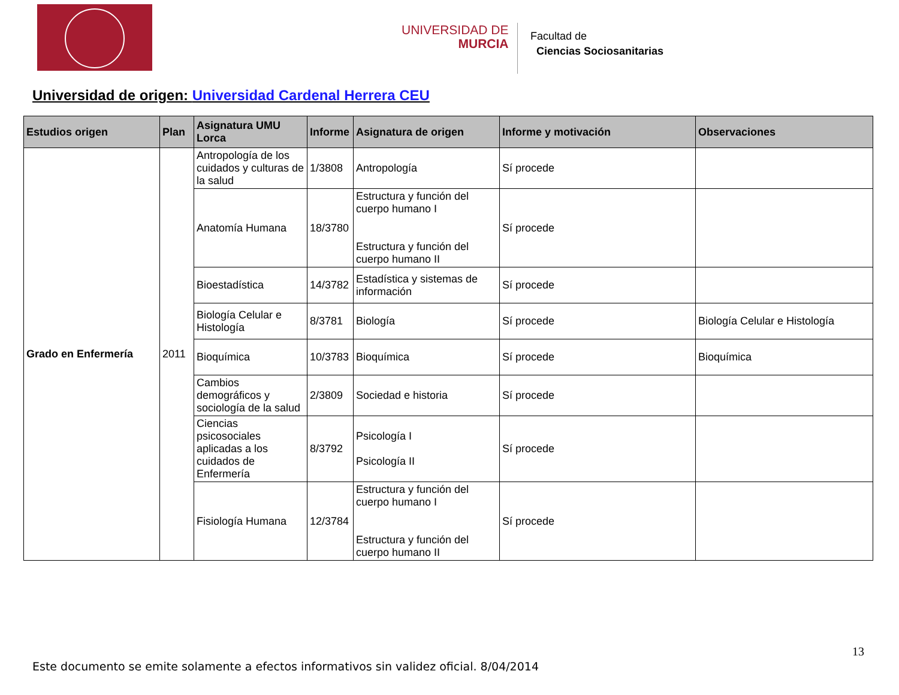UNIVERSIDAD DE
MURCIA
Facultad de
Ciencias Sociosanitarias
Universidad de origen: Universidad Cardenal Herrera CEU
| Estudios origen | Plan | Asignatura UMU Lorca | Informe | Asignatura de origen | Informe y motivación | Observaciones |
| --- | --- | --- | --- | --- | --- | --- |
| Grado en Enfermería | 2011 | Antropología de los cuidados y culturas de la salud | 1/3808 | Antropología | Sí procede | |
| | | Anatomía Humana | 18/3780 | Estructura y función del cuerpo humano I Estructura y función del cuerpo humano II | Sí procede | |
| | | Bioestadística | 14/3782 | Estadística y sistemas de información | Sí procede | |
| | | Biología Celular e Histología | 8/3781 | Biología | Sí procede | Biología Celular e Histología |
| | | Bioquímica | 10/3783 | Bioquímica | Sí procede | Bioquímica |
| | | Cambios demográficos y sociología de la salud | 2/3809 | Sociedad e historia | Sí procede | |
| | | Ciencias psicosociales aplicadas a los cuidados de Enfermería | 8/3792 | Psicología I Psicología II | Sí procede | |
| | | Fisiología Humana | 12/3784 | Estructura y función del cuerpo humano I Estructura y función del cuerpo humano II | Sí procede | |
13
Este documento se emite solamente a efectos informativos sin validez oficial. 8/04/2014